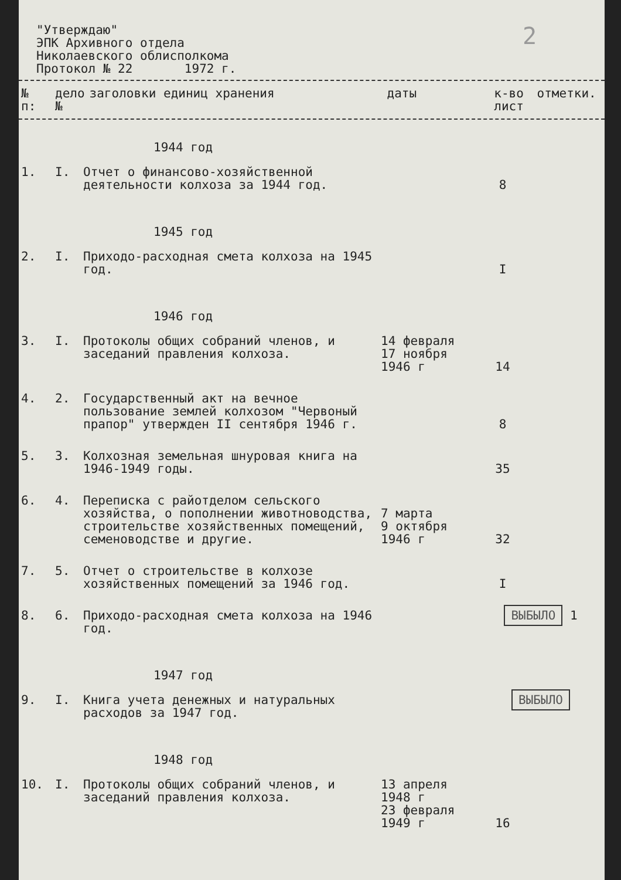"Утверждаю"
ЭПК Архивного отдела
Николаевского облисполкома
Протокол № 22 1972 г.
2
| № п: | дело № | заголовки единиц хранения | даты | к-во лист | отметки. |
| --- | --- | --- | --- | --- | --- |
| 1944 год | | | | | |
| 1. | I. | Отчет о финансово-хозяйственной деятельности колхоза за 1944 год. | | 8 | |
| 1945 год | | | | | |
| 2. | I. | Приходо-расходная смета колхоза на 1945 год. | | I | |
| 1946 год | | | | | |
| 3. | I. | Протоколы общих собраний членов, и заседаний правления колхоза. | 14 февраля 17 ноября 1946 г | 14 | |
| 4. | 2. | Государственный акт на вечное пользование землей колхозом "Червоный прапор" утвержден II сентября 1946 г. | | 8 | |
| 5. | 3. | Колхозная земельная шнуровая книга на 1946-1949 годы. | | 35 | |
| 6. | 4. | Переписка с райотделом сельского хозяйства, о пополнении животноводства, строительстве хозяйственных помещений, семеноводстве и другие. | 7 марта 9 октября 1946 г | 32 | |
| 7. | 5. | Отчет о строительстве в колхозе хозяйственных помещений за 1946 год. | | I | |
| 8. | 6. | Приходо-расходная смета колхоза на 1946 год. | | ВЫБЫЛО 1 | |
| 1947 год | | | | | |
| 9. | I. | Книга учета денежных и натуральных расходов за 1947 год. | | ВЫБЫЛО | |
| 1948 год | | | | | |
| 10. | I. | Протоколы общих собраний членов, и заседаний правления колхоза. | 13 апреля 1948 г 23 февраля 1949 г | 16 | |